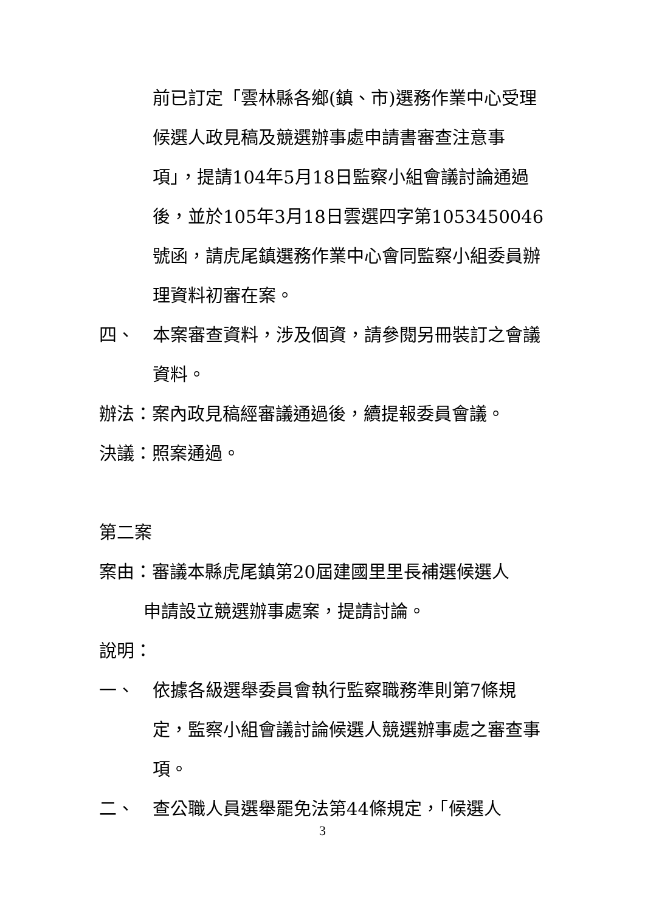前已訂定「雲林縣各鄉(鎮、市)選務作業中心受理候選人政見稿及競選辦事處申請書審查注意事項」，提請104年5月18日監察小組會議討論通過後，並於105年3月18日雲選四字第1053450046號函，請虎尾鎮選務作業中心會同監察小組委員辦理資料初審在案。
四、 本案審查資料，涉及個資，請參閱另冊裝訂之會議資料。
辦法：案內政見稿經審議通過後，續提報委員會議。
決議：照案通過。
第二案
案由：審議本縣虎尾鎮第20屆建國里里長補選候選人
   申請設立競選辦事處案，提請討論。
說明：
一、 依據各級選舉委員會執行監察職務準則第7條規定，監察小組會議討論候選人競選辦事處之審查事項。
二、 查公職人員選舉罷免法第44條規定，「候選人
3